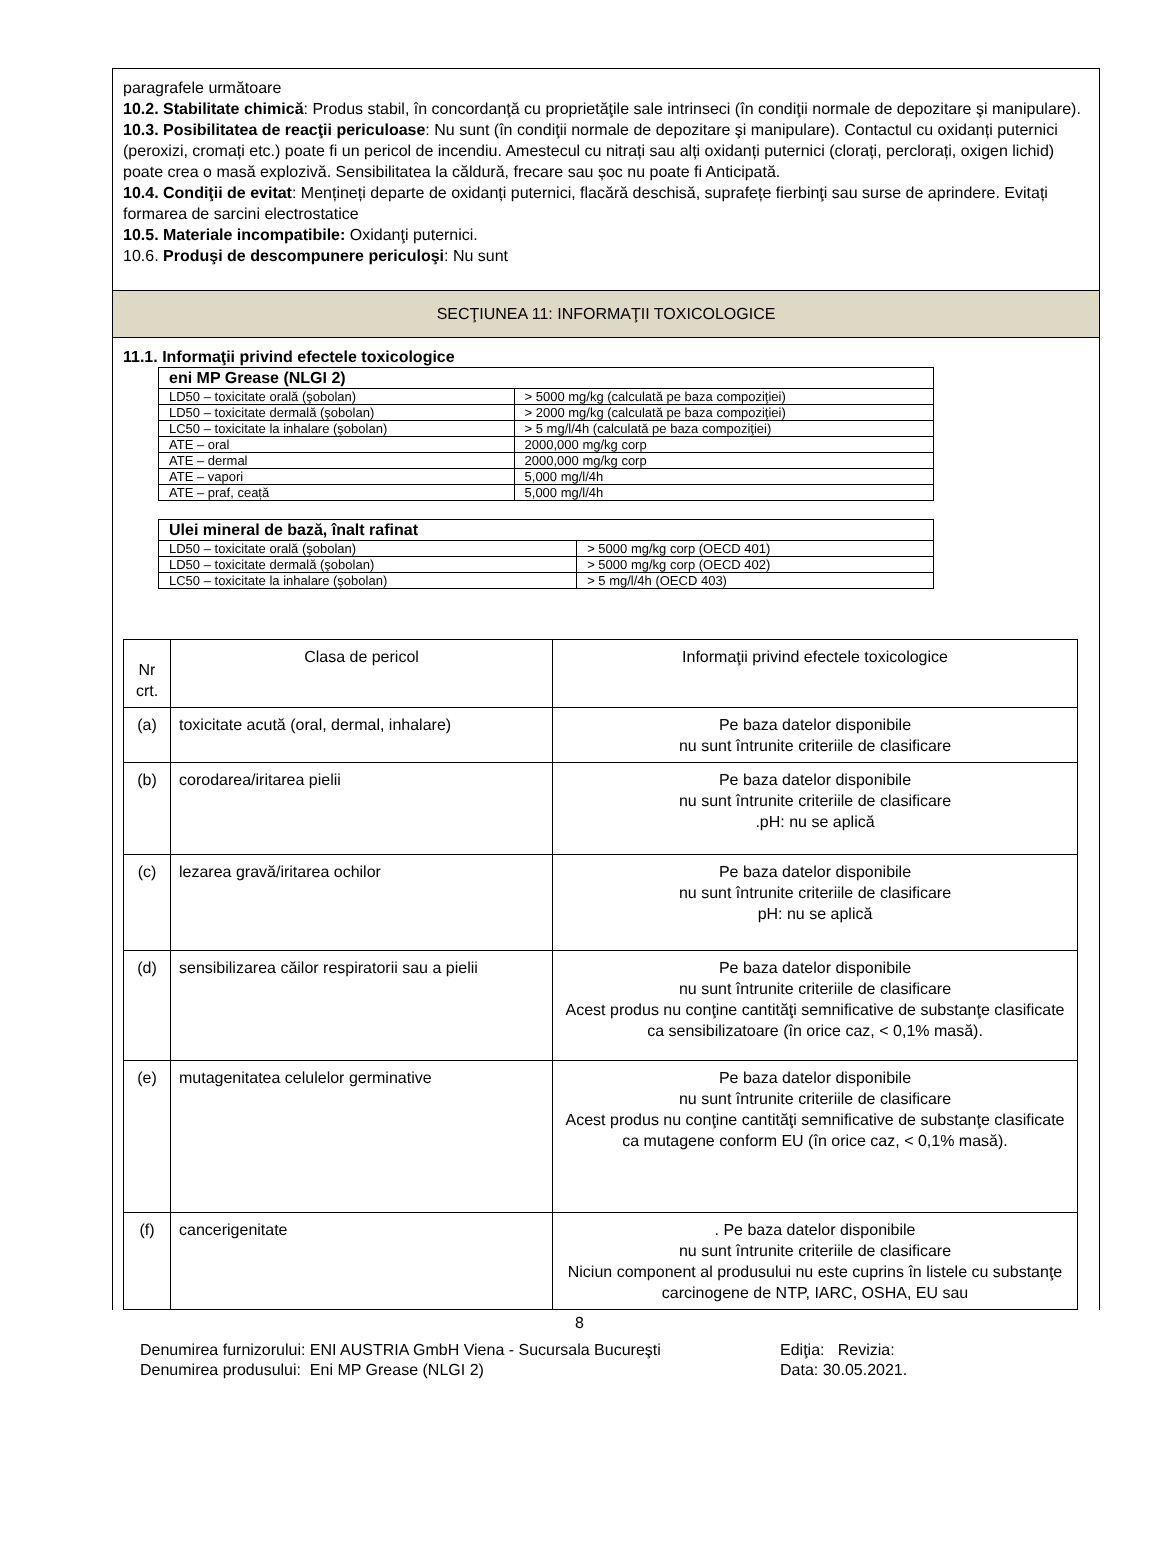paragrafele următoare
10.2. Stabilitate chimică: Produs stabil, în concordanţă cu proprietăţile sale intrinseci (în condiţii normale de depozitare şi manipulare).
10.3. Posibilitatea de reacţii periculoase: Nu sunt (în condiţii normale de depozitare şi manipulare). Contactul cu oxidanți puternici (peroxizi, cromați etc.) poate fi un pericol de incendiu. Amestecul cu nitrați sau alți oxidanți puternici (clorați, perclorați, oxigen lichid) poate crea o masă explozivă. Sensibilitatea la căldură, frecare sau șoc nu poate fi Anticipată.
10.4. Condiţii de evitat: Mențineți departe de oxidanți puternici, flacără deschisă, suprafețe fierbinţi sau surse de aprindere. Evitați formarea de sarcini electrostatice
10.5. Materiale incompatibile: Oxidanţi puternici.
10.6. Produşi de descompunere periculoşi: Nu sunt
SECŢIUNEA 11: INFORMAŢII TOXICOLOGICE
11.1. Informaţii privind efectele toxicologice
| eni MP Grease (NLGI 2) | |
| LD50 – toxicitate orală (şobolan) | > 5000 mg/kg (calculată pe baza compoziţiei) |
| LD50 – toxicitate dermală (şobolan) | > 2000 mg/kg (calculată pe baza compoziţiei) |
| LC50 – toxicitate la inhalare (şobolan) | > 5 mg/l/4h (calculată pe baza compoziţiei) |
| ATE – oral | 2000,000 mg/kg corp |
| ATE – dermal | 2000,000 mg/kg corp |
| ATE – vapori | 5,000 mg/l/4h |
| ATE – praf, ceață | 5,000 mg/l/4h |
| Ulei mineral de bază, înalt rafinat | |
| LD50 – toxicitate orală (şobolan) | > 5000 mg/kg corp (OECD 401) |
| LD50 – toxicitate dermală (şobolan) | > 5000 mg/kg corp (OECD 402) |
| LC50 – toxicitate la inhalare (şobolan) | > 5 mg/l/4h (OECD 403) |
| Nr crt. | Clasa de pericol | Informaţii privind efectele toxicologice |
| (a) | toxicitate acută (oral, dermal, inhalare) | Pe baza datelor disponibile nu sunt întrunite criteriile de clasificare |
| (b) | corodarea/iritarea pielii | Pe baza datelor disponibile nu sunt întrunite criteriile de clasificare .pH: nu se aplică |
| (c) | lezarea gravă/iritarea ochilor | Pe baza datelor disponibile nu sunt întrunite criteriile de clasificare pH: nu se aplică |
| (d) | sensibilizarea căilor respiratorii sau a pielii | Pe baza datelor disponibile nu sunt întrunite criteriile de clasificare Acest produs nu conţine cantităţi semnificative de substanţe clasificate ca sensibilizatoare (în orice caz, < 0,1% masă). |
| (e) | mutagenitatea celulelor germinative | Pe baza datelor disponibile nu sunt întrunite criteriile de clasificare Acest produs nu conţine cantităţi semnificative de substanţe clasificate ca mutagene conform EU (în orice caz, < 0,1% masă). |
| (f) | cancerigenitate | . Pe baza datelor disponibile nu sunt întrunite criteriile de clasificare Niciun component al produsului nu este cuprins în listele cu substanţe carcinogene de NTP, IARC, OSHA, EU sau |
8
Denumirea furnizorului: ENI AUSTRIA GmbH Viena - Sucursala Bucureşti Ediţia: Revizia:
Denumirea produsului: Eni MP Grease (NLGI 2) Data: 30.05.2021.